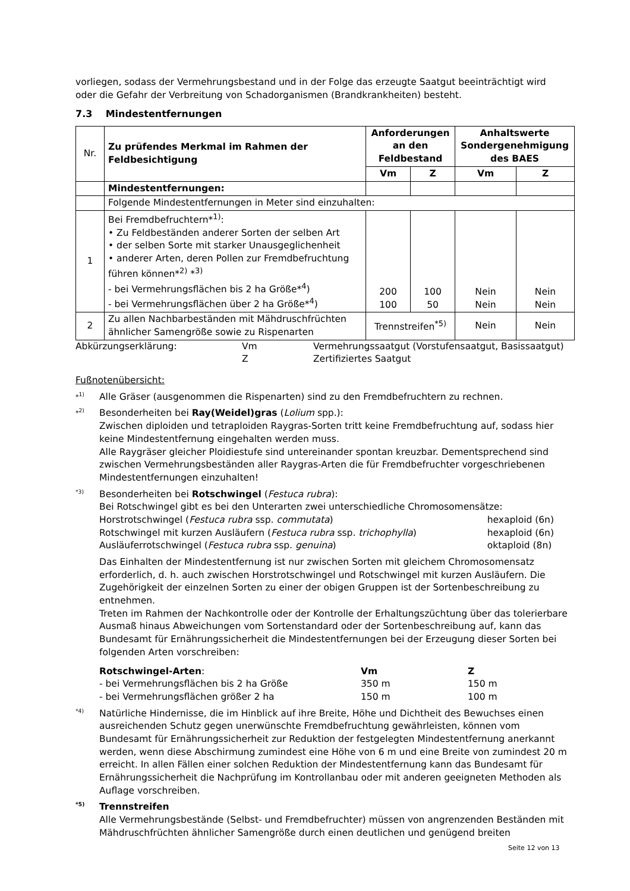vorliegen, sodass der Vermehrungsbestand und in der Folge das erzeugte Saatgut beeinträchtigt wird oder die Gefahr der Verbreitung von Schadorganismen (Brandkrankheiten) besteht.
7.3 Mindestentfernungen
| Nr. | Zu prüfendes Merkmal im Rahmen der Feldbesichtigung | Anforderungen an den Feldbestand | | Anhaltswerte Sondergenehmigung des BAES | |
| | | Vm | Z | Vm | Z |
| | Mindestentfernungen: | | | | |
| | Folgende Mindestentfernungen in Meter sind einzuhalten: | | | | |
| 1 | Bei Fremdbefruchtern*<sup>1)</sup>: • Zu Feldbeständen anderer Sorten der selben Art • der selben Sorte mit starker Unausgeglichenheit • anderer Arten, deren Pollen zur Fremdbefruchtung führen können*<sup>2)</sup> *<sup>3)</sup> - bei Vermehrungsflächen bis 2 ha Größe*<sup>4</sup>) - bei Vermehrungsflächen über 2 ha Größe*<sup>4</sup>) | 200 100 | 100 50 | Nein Nein | Nein Nein |
| 2 | Zu allen Nachbarbeständen mit Mähdruschfrüchten ähnlicher Samengröße sowie zu Rispenarten | Trennstreifen<sup>*5)</sup> | | Nein | Nein |
| Abkürzungserklärung: | Vm | Vermehrungssaatgut (Vorstufensaatgut, Basissaatgut) |
| | Z | Zertifiziertes Saatgut |
Fußnotenübersicht:
*<sup>1)</sup>
Alle Gräser (ausgenommen die Rispenarten) sind zu den Fremdbefruchtern zu rechnen.
*<sup>2)</sup>
Besonderheiten bei Ray(Weidel)gras (Lolium spp.):
Zwischen diploiden und tetraploiden Raygras-Sorten tritt keine Fremdbefruchtung auf, sodass hier keine Mindestentfernung eingehalten werden muss.
Alle Raygräser gleicher Ploidiestufe sind untereinander spontan kreuzbar. Dementsprechend sind zwischen Vermehrungsbeständen aller Raygras-Arten die für Fremdbefruchter vorgeschriebenen Mindestentfernungen einzuhalten!
<sup>*3)</sup>
Besonderheiten bei Rotschwingel (Festuca rubra):
Bei Rotschwingel gibt es bei den Unterarten zwei unterschiedliche Chromosomensätze:
| Horstrotschwingel ( Festuca rubra ssp. commutata ) | hexaploid (6n) |
| Rotschwingel mit kurzen Ausläufern ( Festuca rubra ssp. trichophylla ) | hexaploid (6n) |
| Ausläuferrotschwingel ( Festuca rubra ssp. genuina ) | oktaploid (8n) |
Das Einhalten der Mindestentfernung ist nur zwischen Sorten mit gleichem Chromosomensatz erforderlich, d. h. auch zwischen Horstrotschwingel und Rotschwingel mit kurzen Ausläufern. Die Zugehörigkeit der einzelnen Sorten zu einer der obigen Gruppen ist der Sortenbeschreibung zu entnehmen.
Treten im Rahmen der Nachkontrolle oder der Kontrolle der Erhaltungszüchtung über das tolerierbare Ausmaß hinaus Abweichungen vom Sortenstandard oder der Sortenbeschreibung auf, kann das Bundesamt für Ernährungssicherheit die Mindestentfernungen bei der Erzeugung dieser Sorten bei folgenden Arten vorschreiben:
| Rotschwingel-Arten : | Vm | Z |
| - bei Vermehrungsflächen bis 2 ha Größe | 350 m | 150 m |
| - bei Vermehrungsflächen größer 2 ha | 150 m | 100 m |
<sup>*4)</sup>
Natürliche Hindernisse, die im Hinblick auf ihre Breite, Höhe und Dichtheit des Bewuchses einen ausreichenden Schutz gegen unerwünschte Fremdbefruchtung gewährleisten, können vom Bundesamt für Ernährungssicherheit zur Reduktion der festgelegten Mindestentfernung anerkannt werden, wenn diese Abschirmung zumindest eine Höhe von 6 m und eine Breite von zumindest 20 m erreicht. In allen Fällen einer solchen Reduktion der Mindestentfernung kann das Bundesamt für Ernährungssicherheit die Nachprüfung im Kontrollanbau oder mit anderen geeigneten Methoden als Auflage vorschreiben.
<sup>*5)</sup>
Trennstreifen
Alle Vermehrungsbestände (Selbst- und Fremdbefruchter) müssen von angrenzenden Beständen mit Mähdruschfrüchten ähnlicher Samengröße durch einen deutlichen und genügend breiten
Seite 12 von 13